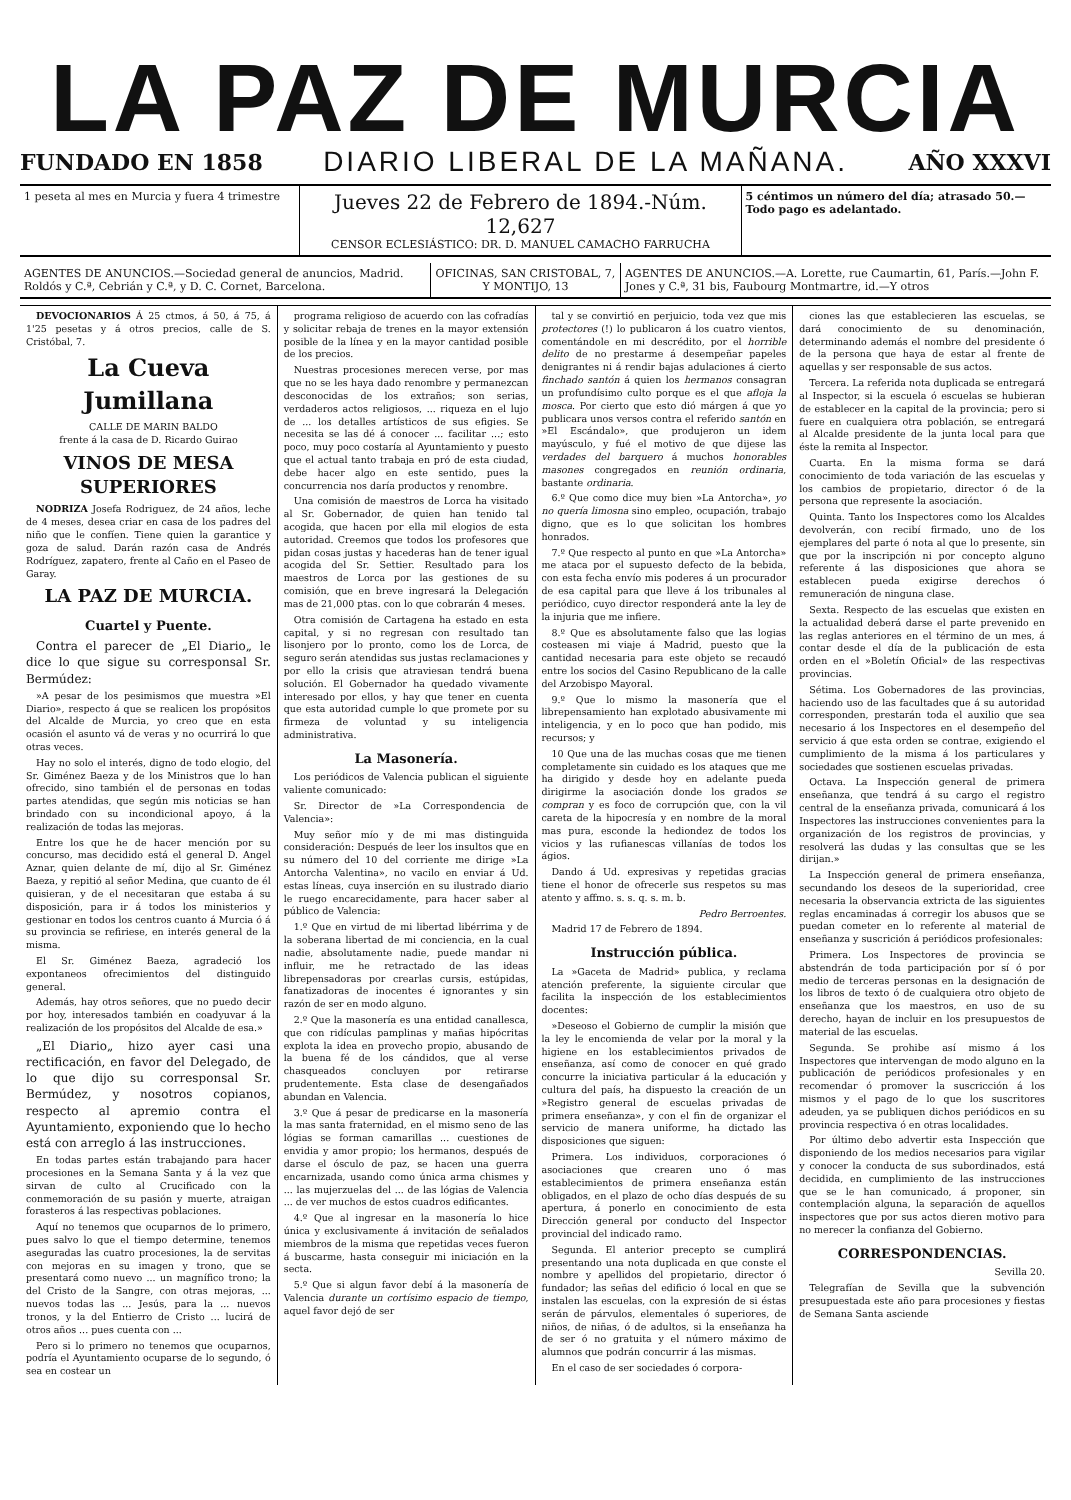LA PAZ DE MURCIA
FUNDADO EN 1858 DIARIO LIBERAL DE LA MAÑANA. AÑO XXXVI
1 peseta al mes en Murcia y fuera 4 trimestre
Jueves 22 de Febrero de 1894.-Núm. 12,627
CENSOR ECLESIÁSTICO: DR. D. MANUEL CAMACHO FARRUCHA
5 céntimos un número del día; atrasado 50.—Todo pago es adelantado.
AGENTES DE ANUNCIOS.—Sociedad general de anuncios, Madrid. Roldós y C.ª, Cebrián y C.ª, y D. C. Cornet, Barcelona.
OFICINAS, SAN CRISTOBAL, 7, Y MONTIJO, 13
AGENTES DE ANUNCIOS.—A. Lorette, rue Caumartin, 61, París.—John F. Jones y C.ª, 31 bis, Faubourg Montmartre, id.—Y otros
DEVOCIONARIOS Á 25 ctmos, á 50, á 75, á 1'25 pesetas y á otros precios, calle de S. Cristóbal, 7.
La Cueva Jumillana
CALLE DE MARIN BALDO
frente á la casa de D. Ricardo Guirao
VINOS DE MESA SUPERIORES
NODRIZA Josefa Rodriguez, de 24 años, leche de 4 meses, desea criar en casa de los padres del niño que le confíen. Tiene quien la garantice y goza de salud. Darán razón casa de Andrés Rodríguez, zapatero, frente al Caño en el Paseo de Garay.
LA PAZ DE MURCIA.
Cuartel y Puente.
Contra el parecer de „El Diario„ le dice lo que sigue su corresponsal Sr. Bermúdez:
»A pesar de los pesimismos que muestra »El Diario», respecto á que se realicen los propósitos del Alcalde de Murcia, yo creo que en esta ocasión el asunto vá de veras y no ocurrirá lo que otras veces.
Hay no solo el interés, digno de todo elogio, del Sr. Giménez Baeza y de los Ministros que lo han ofrecido, sino también el de personas en todas partes atendidas, que según mis noticias se han brindado con su incondicional apoyo, á la realización de todas las mejoras.
Entre los que he de hacer mención por su concurso, mas decidido está el general D. Angel Aznar, quien delante de mí, dijo al Sr. Giménez Baeza, y repitió al señor Medina, que cuanto de él quisieran, y de el necesitaran que estaba á su disposición, para ir á todos los ministerios y gestionar en todos los centros cuanto á Murcia ó á su provincia se refiriese, en interés general de la misma.
El Sr. Giménez Baeza, agradeció los expontaneos ofrecimientos del distinguido general.
Además, hay otros señores, que no puedo decir por hoy, interesados también en coadyuvar á la realización de los propósitos del Alcalde de esa.»
„El Diario„ hizo ayer casi una rectificación, en favor del Delegado, de lo que dijo su corresponsal Sr. Bermúdez, y nosotros copianos, respecto al apremio contra el Ayuntamiento, exponiendo que lo hecho está con arreglo á las instrucciones.
En todas partes están trabajando para hacer procesiones en la Semana Santa y á la vez que sirvan de culto al Crucificado con la conmemoración de su pasión y muerte, atraigan forasteros á las respectivas poblaciones.
Aquí no tenemos que ocuparnos de lo primero, pues salvo lo que el tiempo determine, tenemos aseguradas las cuatro procesiones, la de servitas con mejoras en su imagen y trono, que se presentará como nuevo ... un magnífico trono; la del Cristo de la Sangre, con otras mejoras, ... nuevos todas las ... Jesús, para la ... nuevos tronos, y la del Entierro de Cristo ... lucirá de otros años ... pues cuenta con ...
Pero si lo primero no tenemos que ocuparnos, podría el Ayuntamiento ocuparse de lo segundo, ó sea en costear un
programa religioso de acuerdo con las cofradías y solicitar rebaja de trenes en la mayor extensión posible de la línea y en la mayor cantidad posible de los precios.
Nuestras procesiones merecen verse, por mas que no se les haya dado renombre y permanezcan desconocidas de los extraños; son serias, verdaderos actos religiosos, ... riqueza en el lujo de ... los detalles artísticos de sus efigies. Se necesita se las dé á conocer ... facilitar ...; esto poco, muy poco costaría al Ayuntamiento y puesto que el actual tanto trabaja en pró de esta ciudad, debe hacer algo en este sentido, pues la concurrencia nos daría productos y renombre.
Una comisión de maestros de Lorca ha visitado al Sr. Gobernador, de quien han tenido tal acogida, que hacen por ella mil elogios de esta autoridad. Creemos que todos los profesores que pidan cosas justas y hacederas han de tener igual acogida del Sr. Settier. Resultado para los maestros de Lorca por las gestiones de su comisión, que en breve ingresará la Delegación mas de 21,000 ptas. con lo que cobrarán 4 meses.
Otra comisión de Cartagena ha estado en esta capital, y si no regresan con resultado tan lisonjero por lo pronto, como los de Lorca, de seguro serán atendidas sus justas reclamaciones y por ello la crisis que atraviesan tendrá buena solución. El Gobernador ha quedado vivamente interesado por ellos, y hay que tener en cuenta que esta autoridad cumple lo que promete por su firmeza de voluntad y su inteligencia administrativa.
La Masonería.
Los periódicos de Valencia publican el siguiente valiente comunicado:
Sr. Director de »La Correspondencia de Valencia»:
Muy señor mío y de mi mas distinguida consideración: Después de leer los insultos que en su número del 10 del corriente me dirige »La Antorcha Valentina», no vacilo en enviar á Ud. estas líneas, cuya inserción en su ilustrado diario le ruego encarecidamente, para hacer saber al público de Valencia:
1.º Que en virtud de mi libertad libérrima y de la soberana libertad de mi conciencia, en la cual nadie, absolutamente nadie, puede mandar ni influir, me he retractado de las ideas librepensadoras por crearlas cursis, estúpidas, fanatizadoras de inocentes é ignorantes y sin razón de ser en modo alguno.
2.º Que la masonería es una entidad canallesca, que con ridículas pamplinas y mañas hipócritas explota la idea en provecho propio, abusando de la buena fé de los cándidos, que al verse chasqueados concluyen por retirarse prudentemente. Esta clase de desengañados abundan en Valencia.
3.º Que á pesar de predicarse en la masonería la mas santa fraternidad, en el mismo seno de las lógias se forman camarillas ... cuestiones de envidia y amor propio; los hermanos, después de darse el ósculo de paz, se hacen una guerra encarnizada, usando como única arma chismes y ... las mujerzuelas del ... de las lógias de Valencia ... de ver muchos de estos cuadros edificantes.
4.º Que al ingresar en la masonería lo hice única y exclusivamente á invitación de señalados miembros de la misma que repetidas veces fueron á buscarme, hasta conseguir mi iniciación en la secta.
5.º Que si algun favor debí á la masonería de Valencia durante un cortísimo espacio de tiempo, aquel favor dejó de ser
tal y se convirtió en perjuicio, toda vez que mis protectores (!) lo publicaron á los cuatro vientos, comentándole en mi descrédito, por el horrible delito de no prestarme á desempeñar papeles denigrantes ni á rendir bajas adulaciones á cierto finchado santón á quien los hermanos consagran un profundísimo culto porque es el que afloja la mosca. Por cierto que esto dió márgen á que yo publicara unos versos contra el referido santón en »El Escándalo», que produjeron un idem mayúsculo, y fué el motivo de que dijese las verdades del barquero á muchos honorables masones congregados en reunión ordinaria, bastante ordinaria.
6.º Que como dice muy bien »La Antorcha», yo no quería limosna sino empleo, ocupación, trabajo digno, que es lo que solicitan los hombres honrados.
7.º Que respecto al punto en que »La Antorcha» me ataca por el supuesto defecto de la bebida, con esta fecha envío mis poderes á un procurador de esa capital para que lleve á los tribunales al periódico, cuyo director responderá ante la ley de la injuria que me infiere.
8.º Que es absolutamente falso que las logias costeasen mi viaje á Madrid, puesto que la cantidad necesaria para este objeto se recaudó entre los socios del Casino Republicano de la calle del Arzobispo Mayoral.
9.º Que lo mismo la masonería que el librepensamiento han explotado abusivamente mi inteligencia, y en lo poco que han podido, mis recursos; y
10 Que una de las muchas cosas que me tienen completamente sin cuidado es los ataques que me ha dirigido y desde hoy en adelante pueda dirigirme la asociación donde los grados se compran y es foco de corrupción que, con la vil careta de la hipocresía y en nombre de la moral mas pura, esconde la hediondez de todos los vicios y las rufianescas villanías de todos los ágios.
Dando á Ud. expresivas y repetidas gracias tiene el honor de ofrecerle sus respetos su mas atento y affmo. s. s. q. s. m. b.
Pedro Berroentes.
Madrid 17 de Febrero de 1894.
Instrucción pública.
La »Gaceta de Madrid» publica, y reclama atención preferente, la siguiente circular que facilita la inspección de los establecimientos docentes:
»Deseoso el Gobierno de cumplir la misión que la ley le encomienda de velar por la moral y la higiene en los establecimientos privados de enseñanza, así como de conocer en qué grado concurre la iniciativa particular á la educación y cultura del país, ha dispuesto la creación de un »Registro general de escuelas privadas de primera enseñanza», y con el fin de organizar el servicio de manera uniforme, ha dictado las disposiciones que siguen:
Primera. Los individuos, corporaciones ó asociaciones que crearen uno ó mas establecimientos de primera enseñanza están obligados, en el plazo de ocho días después de su apertura, á ponerlo en conocimiento de esta Dirección general por conducto del Inspector provincial del indicado ramo.
Segunda. El anterior precepto se cumplirá presentando una nota duplicada en que conste el nombre y apellidos del propietario, director ó fundador; las señas del edificio ó local en que se instalen las escuelas, con la expresión de si éstas serán de párvulos, elementales ó superiores, de niños, de niñas, ó de adultos, si la enseñanza ha de ser ó no gratuita y el número máximo de alumnos que podrán concurrir á las mismas.
En el caso de ser sociedades ó corpora-
ciones las que establecieren las escuelas, se dará conocimiento de su denominación, determinando además el nombre del presidente ó de la persona que haya de estar al frente de aquellas y ser responsable de sus actos.
Tercera. La referida nota duplicada se entregará al Inspector, si la escuela ó escuelas se hubieran de establecer en la capital de la provincia; pero si fuere en cualquiera otra población, se entregará al Alcalde presidente de la junta local para que éste la remita al Inspector.
Cuarta. En la misma forma se dará conocimiento de toda variación de las escuelas y los cambios de propietario, director ó de la persona que represente la asociación.
Quinta. Tanto los Inspectores como los Alcaldes devolverán, con recibí firmado, uno de los ejemplares del parte ó nota al que lo presente, sin que por la inscripción ni por concepto alguno referente á las disposiciones que ahora se establecen pueda exigirse derechos ó remuneración de ninguna clase.
Sexta. Respecto de las escuelas que existen en la actualidad deberá darse el parte prevenido en las reglas anteriores en el término de un mes, á contar desde el día de la publicación de esta orden en el »Boletín Oficial» de las respectivas provincias.
Sétima. Los Gobernadores de las provincias, haciendo uso de las facultades que á su autoridad corresponden, prestarán toda el auxilio que sea necesario á los Inspectores en el desempeño del servicio á que esta orden se contrae, exigiendo el cumplimiento de la misma á los particulares y sociedades que sostienen escuelas privadas.
Octava. La Inspección general de primera enseñanza, que tendrá á su cargo el registro central de la enseñanza privada, comunicará á los Inspectores las instrucciones convenientes para la organización de los registros de provincias, y resolverá las dudas y las consultas que se les dirijan.»
La Inspección general de primera enseñanza, secundando los deseos de la superioridad, cree necesaria la observancia extricta de las siguientes reglas encaminadas á corregir los abusos que se puedan cometer en lo referente al material de enseñanza y suscrición á periódicos profesionales:
Primera. Los Inspectores de provincia se abstendrán de toda participación por sí ó por medio de terceras personas en la designación de los libros de texto ó de cualquiera otro objeto de enseñanza que los maestros, en uso de su derecho, hayan de incluir en los presupuestos de material de las escuelas.
Segunda. Se prohibe así mismo á los Inspectores que intervengan de modo alguno en la publicación de periódicos profesionales y en recomendar ó promover la suscricción á los mismos y el pago de lo que los suscritores adeuden, ya se publiquen dichos periódicos en su provincia respectiva ó en otras localidades.
Por último debo advertir esta Inspección que disponiendo de los medios necesarios para vigilar y conocer la conducta de sus subordinados, está decidida, en cumplimiento de las instrucciones que se le han comunicado, á proponer, sin contemplación alguna, la separación de aquellos inspectores que por sus actos dieren motivo para no merecer la confianza del Gobierno.
CORRESPONDENCIAS.
Sevilla 20.
Telegrafían de Sevilla que la subvención presupuestada este año para procesiones y fiestas de Semana Santa asciende